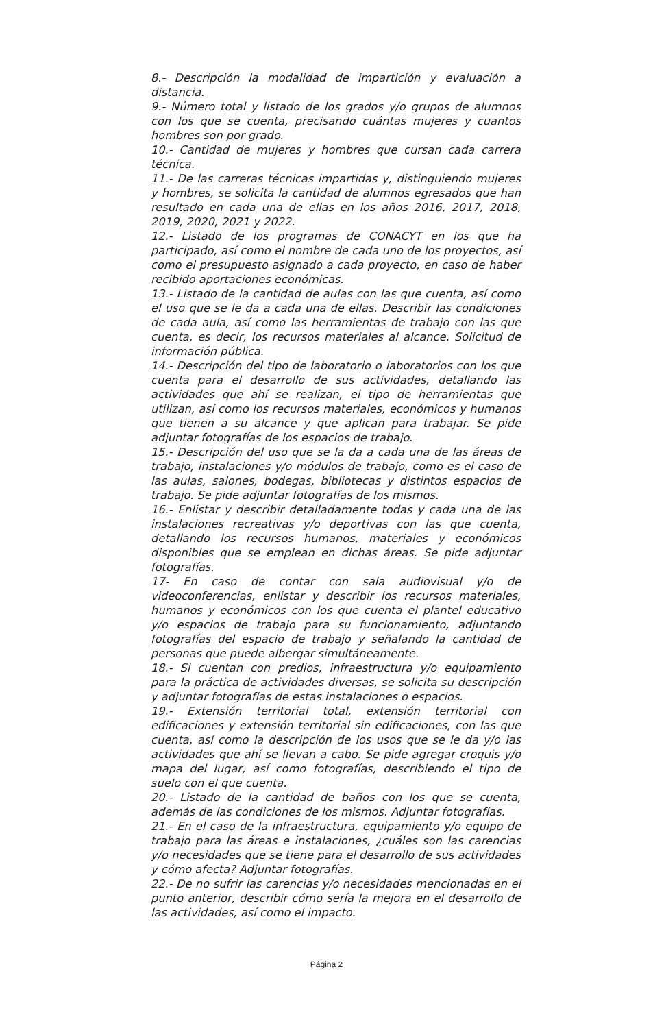8.- Descripción la modalidad de impartición y evaluación a distancia.
9.- Número total y listado de los grados y/o grupos de alumnos con los que se cuenta, precisando cuántas mujeres y cuantos hombres son por grado.
10.- Cantidad de mujeres y hombres que cursan cada carrera técnica.
11.- De las carreras técnicas impartidas y, distinguiendo mujeres y hombres, se solicita la cantidad de alumnos egresados que han resultado en cada una de ellas en los años 2016, 2017, 2018, 2019, 2020, 2021 y 2022.
12.- Listado de los programas de CONACYT en los que ha participado, así como el nombre de cada uno de los proyectos, así como el presupuesto asignado a cada proyecto, en caso de haber recibido aportaciones económicas.
13.- Listado de la cantidad de aulas con las que cuenta, así como el uso que se le da a cada una de ellas. Describir las condiciones de cada aula, así como las herramientas de trabajo con las que cuenta, es decir, los recursos materiales al alcance. Solicitud de información pública.
14.- Descripción del tipo de laboratorio o laboratorios con los que cuenta para el desarrollo de sus actividades, detallando las actividades que ahí se realizan, el tipo de herramientas que utilizan, así como los recursos materiales, económicos y humanos que tienen a su alcance y que aplican para trabajar. Se pide adjuntar fotografías de los espacios de trabajo.
15.- Descripción del uso que se la da a cada una de las áreas de trabajo, instalaciones y/o módulos de trabajo, como es el caso de las aulas, salones, bodegas, bibliotecas y distintos espacios de trabajo. Se pide adjuntar fotografías de los mismos.
16.- Enlistar y describir detalladamente todas y cada una de las instalaciones recreativas y/o deportivas con las que cuenta, detallando los recursos humanos, materiales y económicos disponibles que se emplean en dichas áreas. Se pide adjuntar fotografías.
17- En caso de contar con sala audiovisual y/o de videoconferencias, enlistar y describir los recursos materiales, humanos y económicos con los que cuenta el plantel educativo y/o espacios de trabajo para su funcionamiento, adjuntando fotografías del espacio de trabajo y señalando la cantidad de personas que puede albergar simultáneamente.
18.- Si cuentan con predios, infraestructura y/o equipamiento para la práctica de actividades diversas, se solicita su descripción y adjuntar fotografías de estas instalaciones o espacios.
19.- Extensión territorial total, extensión territorial con edificaciones y extensión territorial sin edificaciones, con las que cuenta, así como la descripción de los usos que se le da y/o las actividades que ahí se llevan a cabo. Se pide agregar croquis y/o mapa del lugar, así como fotografías, describiendo el tipo de suelo con el que cuenta.
20.- Listado de la cantidad de baños con los que se cuenta, además de las condiciones de los mismos. Adjuntar fotografías.
21.- En el caso de la infraestructura, equipamiento y/o equipo de trabajo para las áreas e instalaciones, ¿cuáles son las carencias y/o necesidades que se tiene para el desarrollo de sus actividades y cómo afecta? Adjuntar fotografías.
22.- De no sufrir las carencias y/o necesidades mencionadas en el punto anterior, describir cómo sería la mejora en el desarrollo de las actividades, así como el impacto.
Página 2